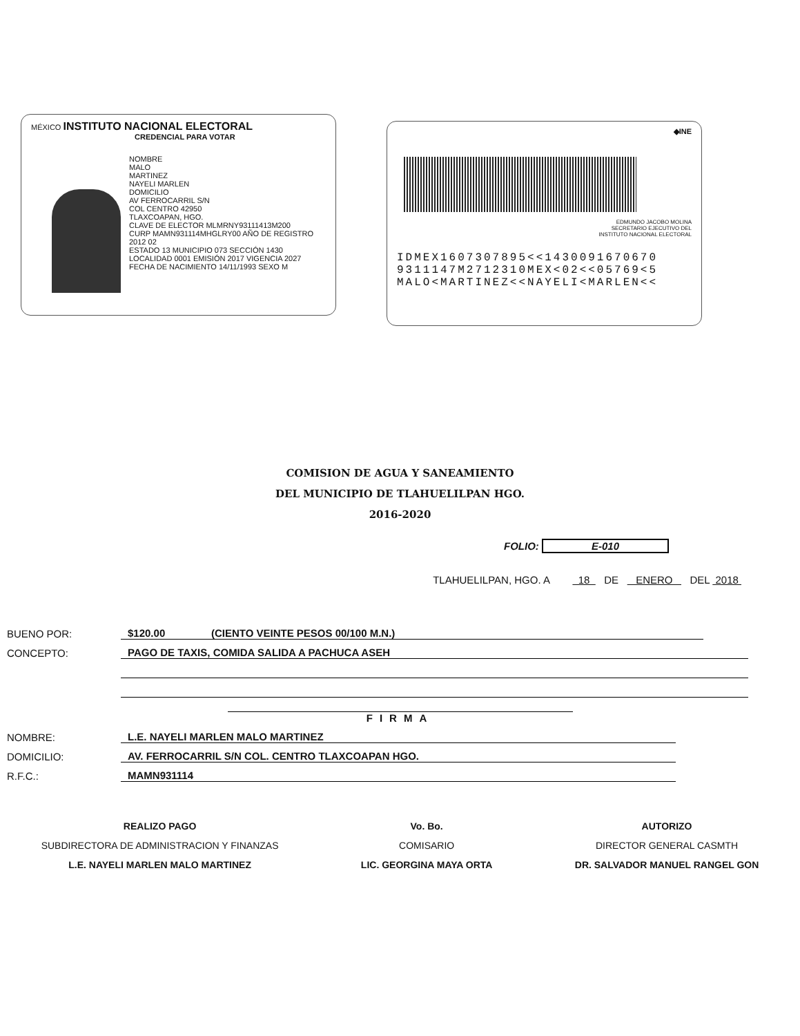MÉXICO INSTITUTO NACIONAL ELECTORAL
CREDENCIAL PARA VOTAR
NOMBRE
MALO
MARTINEZ
NAYELI MARLEN
DOMICILIO
AV FERROCARRIL S/N
COL CENTRO 42950
TLAXCOAPAN, HGO.
CLAVE DE ELECTOR MLMRNY93111413M200
CURP MAMN931114MHGLRY00 AÑO DE REGISTRO 2012 02
ESTADO 13 MUNICIPIO 073 SECCIÓN 1430
LOCALIDAD 0001 EMISIÓN 2017 VIGENCIA 2027
FECHA DE NACIMIENTO 14/11/1993 SEXO M
◆INE
EDMUNDO JACOBO MOLINA
SECRETARIO EJECUTIVO DEL
INSTITUTO NACIONAL ELECTORAL
IDMEX1607307895<<1430091670670
9311147M2712310MEX<02<<05769<5
MALO<MARTINEZ<<NAYELI<MARLEN<<
COMISION DE AGUA Y SANEAMIENTO
DEL MUNICIPIO DE TLAHUELILPAN HGO.
2016-2020
FOLIO: E-010
TLAHUELILPAN, HGO. A 18 DE ENERO DEL 2018
BUENO POR: $120.00 (CIENTO VEINTE PESOS 00/100 M.N.)
CONCEPTO: PAGO DE TAXIS, COMIDA SALIDA A PACHUCA ASEH
FIRMA
NOMBRE: L.E. NAYELI MARLEN MALO MARTINEZ
DOMICILIO: AV. FERROCARRIL S/N COL. CENTRO TLAXCOAPAN HGO.
R.F.C.: MAMN931114
REALIZO PAGO
SUBDIRECTORA DE ADMINISTRACION Y FINANZAS
L.E. NAYELI MARLEN MALO MARTINEZ
Vo. Bo.
COMISARIO
LIC. GEORGINA MAYA ORTA
AUTORIZO
DIRECTOR GENERAL CASMTH
DR. SALVADOR MANUEL RANGEL GON